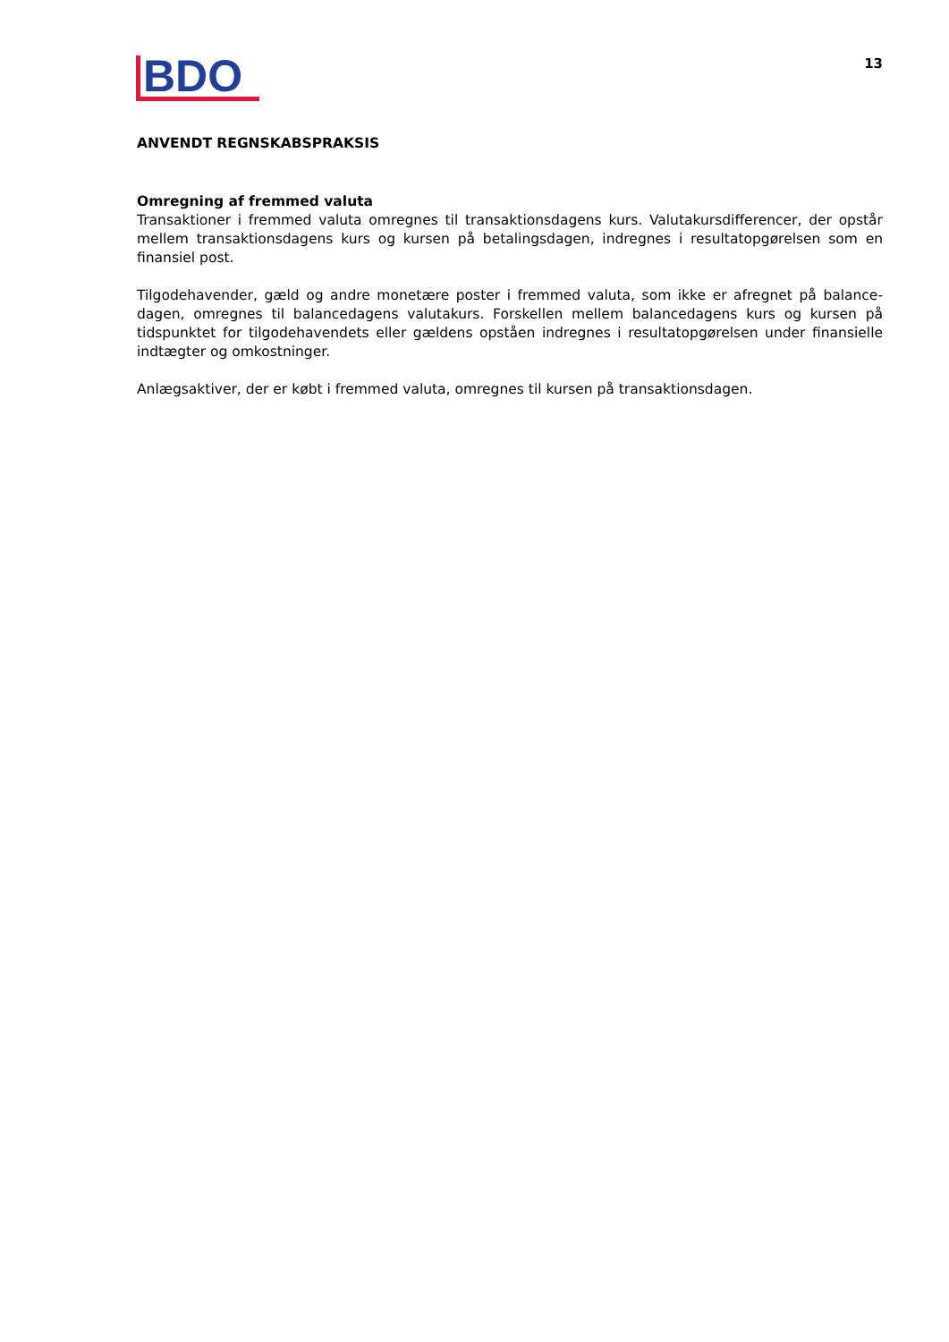BDO
13
ANVENDT REGNSKABSPRAKSIS
Omregning af fremmed valuta
Transaktioner i fremmed valuta omregnes til transaktionsdagens kurs. Valutakursdifferencer, der opstår mellem transaktionsdagens kurs og kursen på betalingsdagen, indregnes i resultatopgørelsen som en finansiel post.
Tilgodehavender, gæld og andre monetære poster i fremmed valuta, som ikke er afregnet på balance-dagen, omregnes til balancedagens valutakurs. Forskellen mellem balancedagens kurs og kursen på tidspunktet for tilgodehavendets eller gældens opståen indregnes i resultatopgørelsen under finansielle indtægter og omkostninger.
Anlægsaktiver, der er købt i fremmed valuta, omregnes til kursen på transaktionsdagen.